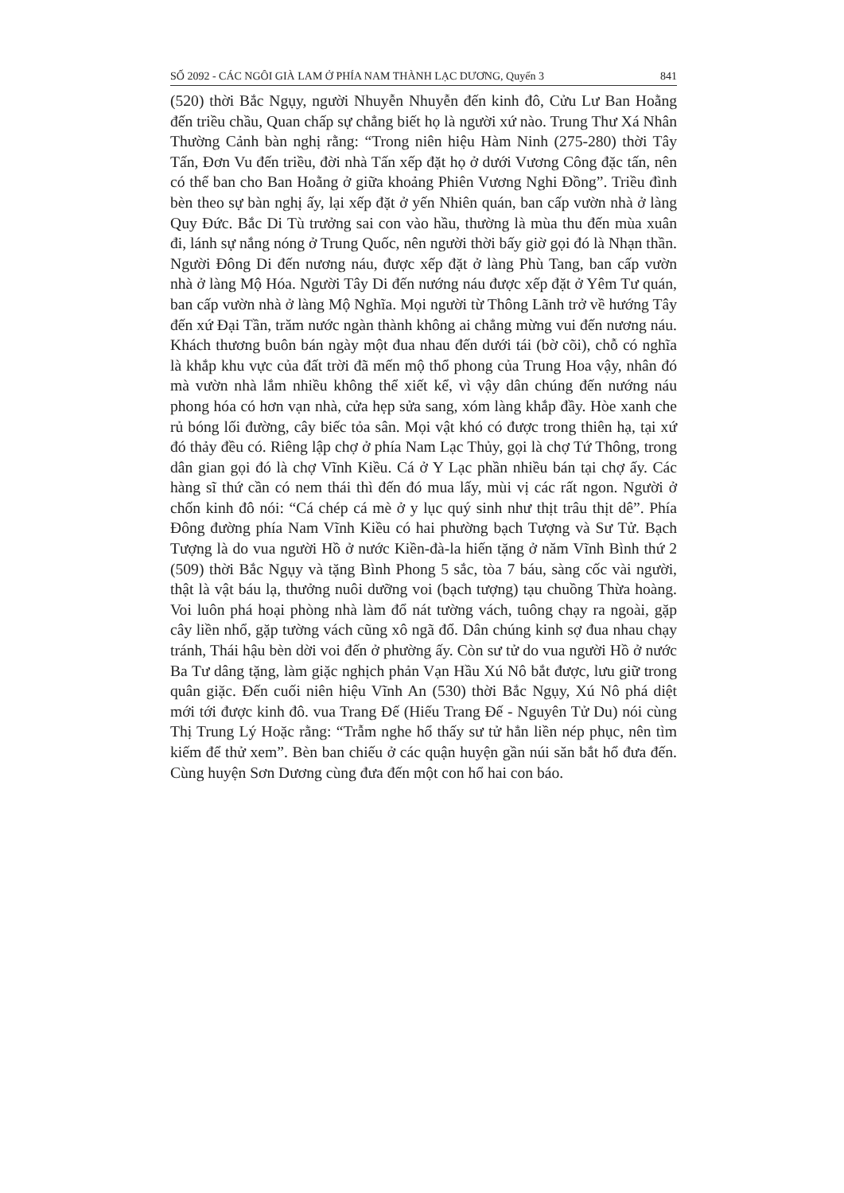SỐ 2092 - CÁC NGÔI GIÀ LAM Ở PHÍA NAM THÀNH LẠC DƯƠNG, Quyển 3 841
(520) thời Bắc Ngụy, người Nhuyễn Nhuyễn đến kinh đô, Cửu Lư Ban Hoằng đến triều chầu, Quan chấp sự chẳng biết họ là người xứ nào. Trung Thư Xá Nhân Thường Cảnh bàn nghị rằng: “Trong niên hiệu Hàm Ninh (275-280) thời Tây Tấn, Đơn Vu đến triều, đời nhà Tấn xếp đặt họ ở dưới Vương Công đặc tấn, nên có thể ban cho Ban Hoằng ở giữa khoảng Phiên Vương Nghi Đồng”. Triều đình bèn theo sự bàn nghị ấy, lại xếp đặt ở yến Nhiên quán, ban cấp vườn nhà ở làng Quy Đức. Bắc Di Tù trưởng sai con vào hầu, thường là mùa thu đến mùa xuân đi, lánh sự nắng nóng ở Trung Quốc, nên người thời bấy giờ gọi đó là Nhạn thần. Người Đông Di đến nương náu, được xếp đặt ở làng Phù Tang, ban cấp vườn nhà ở làng Mộ Hóa. Người Tây Di đến nướng náu được xếp đặt ở Yêm Tư quán, ban cấp vườn nhà ở làng Mộ Nghĩa. Mọi người từ Thông Lãnh trở về hướng Tây đến xứ Đại Tần, trăm nước ngàn thành không ai chẳng mừng vui đến nương náu. Khách thương buôn bán ngày một đua nhau đến dưới tái (bờ cõi), chỗ có nghĩa là khắp khu vực của đất trời đã mến mộ thổ phong của Trung Hoa vậy, nhân đó mà vườn nhà lắm nhiều không thể xiết kể, vì vậy dân chúng đến nướng náu phong hóa có hơn vạn nhà, cửa hẹp sửa sang, xóm làng khắp đầy. Hòe xanh che rủ bóng lối đường, cây biếc tỏa sân. Mọi vật khó có được trong thiên hạ, tại xứ đó thảy đều có. Riêng lập chợ ở phía Nam Lạc Thủy, gọi là chợ Tứ Thông, trong dân gian gọi đó là chợ Vĩnh Kiều. Cá ở Y Lạc phần nhiều bán tại chợ ấy. Các hàng sĩ thứ cần có nem thái thì đến đó mua lấy, mùi vị các rất ngon. Người ở chốn kinh đô nói: “Cá chép cá mè ở y lục quý sinh như thịt trâu thịt dê”. Phía Đông đường phía Nam Vĩnh Kiều có hai phường bạch Tượng và Sư Tử. Bạch Tượng là do vua người Hồ ở nước Kiền-đà-la hiến tặng ở năm Vĩnh Bình thứ 2 (509) thời Bắc Ngụy và tặng Bình Phong 5 sắc, tòa 7 báu, sàng cốc vài người, thật là vật báu lạ, thưởng nuôi dưỡng voi (bạch tượng) tạu chuồng Thừa hoàng. Voi luôn phá hoại phòng nhà làm đổ nát tường vách, tuông chạy ra ngoài, gặp cây liền nhổ, gặp tường vách cũng xô ngã đổ. Dân chúng kinh sợ đua nhau chạy tránh, Thái hậu bèn dời voi đến ở phường ấy. Còn sư tử do vua người Hồ ở nước Ba Tư dâng tặng, làm giặc nghịch phản Vạn Hầu Xú Nô bắt được, lưu giữ trong quân giặc. Đến cuối niên hiệu Vĩnh An (530) thời Bắc Ngụy, Xú Nô phá diệt mới tới được kinh đô. vua Trang Đế (Hiếu Trang Đế - Nguyên Tử Du) nói cùng Thị Trung Lý Hoặc rằng: “Trẫm nghe hổ thấy sư tử hẳn liền nép phục, nên tìm kiếm để thử xem”. Bèn ban chiếu ở các quận huyện gần núi săn bắt hổ đưa đến. Cùng huyện Sơn Dương cùng đưa đến một con hổ hai con báo.